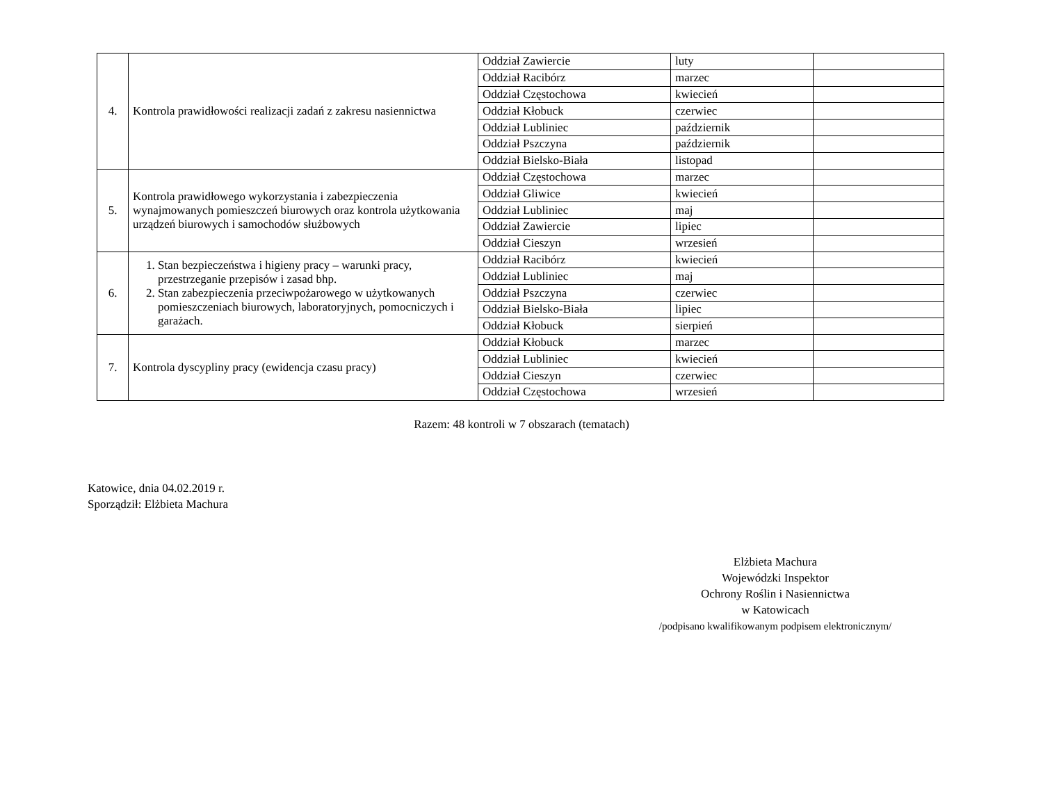| 4. | Kontrola prawidłowości realizacji zadań z zakresu nasiennictwa | Oddział Zawiercie | luty | |
| | | Oddział Racibórz | marzec | |
| | | Oddział Częstochowa | kwiecień | |
| | | Oddział Kłobuck | czerwiec | |
| | | Oddział Lubliniec | październik | |
| | | Oddział Pszczyna | październik | |
| | | Oddział Bielsko-Biała | listopad | |
| 5. | Kontrola prawidłowego wykorzystania i zabezpieczenia wynajmowanych pomieszczeń biurowych oraz kontrola użytkowania urządzeń biurowych i samochodów służbowych | Oddział Częstochowa | marzec | |
| | | Oddział Gliwice | kwiecień | |
| | | Oddział Lubliniec | maj | |
| | | Oddział Zawiercie | lipiec | |
| | | Oddział Cieszyn | wrzesień | |
| 6. | 1. Stan bezpieczeństwa i higieny pracy – warunki pracy, przestrzeganie przepisów i zasad bhp. 2. Stan zabezpieczenia przeciwpożarowego w użytkowanych pomieszczeniach biurowych, laboratoryjnych, pomocniczych i garażach. | Oddział Racibórz | kwiecień | |
| | | Oddział Lubliniec | maj | |
| | | Oddział Pszczyna | czerwiec | |
| | | Oddział Bielsko-Biała | lipiec | |
| | | Oddział Kłobuck | sierpień | |
| 7. | Kontrola dyscypliny pracy (ewidencja czasu pracy) | Oddział Kłobuck | marzec | |
| | | Oddział Lubliniec | kwiecień | |
| | | Oddział Cieszyn | czerwiec | |
| | | Oddział Częstochowa | wrzesień | |
Razem: 48 kontroli w 7 obszarach (tematach)
Katowice, dnia 04.02.2019 r.
Sporządził: Elżbieta Machura
Elżbieta Machura
Wojewódzki Inspektor
Ochrony Roślin i Nasiennictwa
w Katowicach
/podpisano kwalifikowanym podpisem elektronicznym/